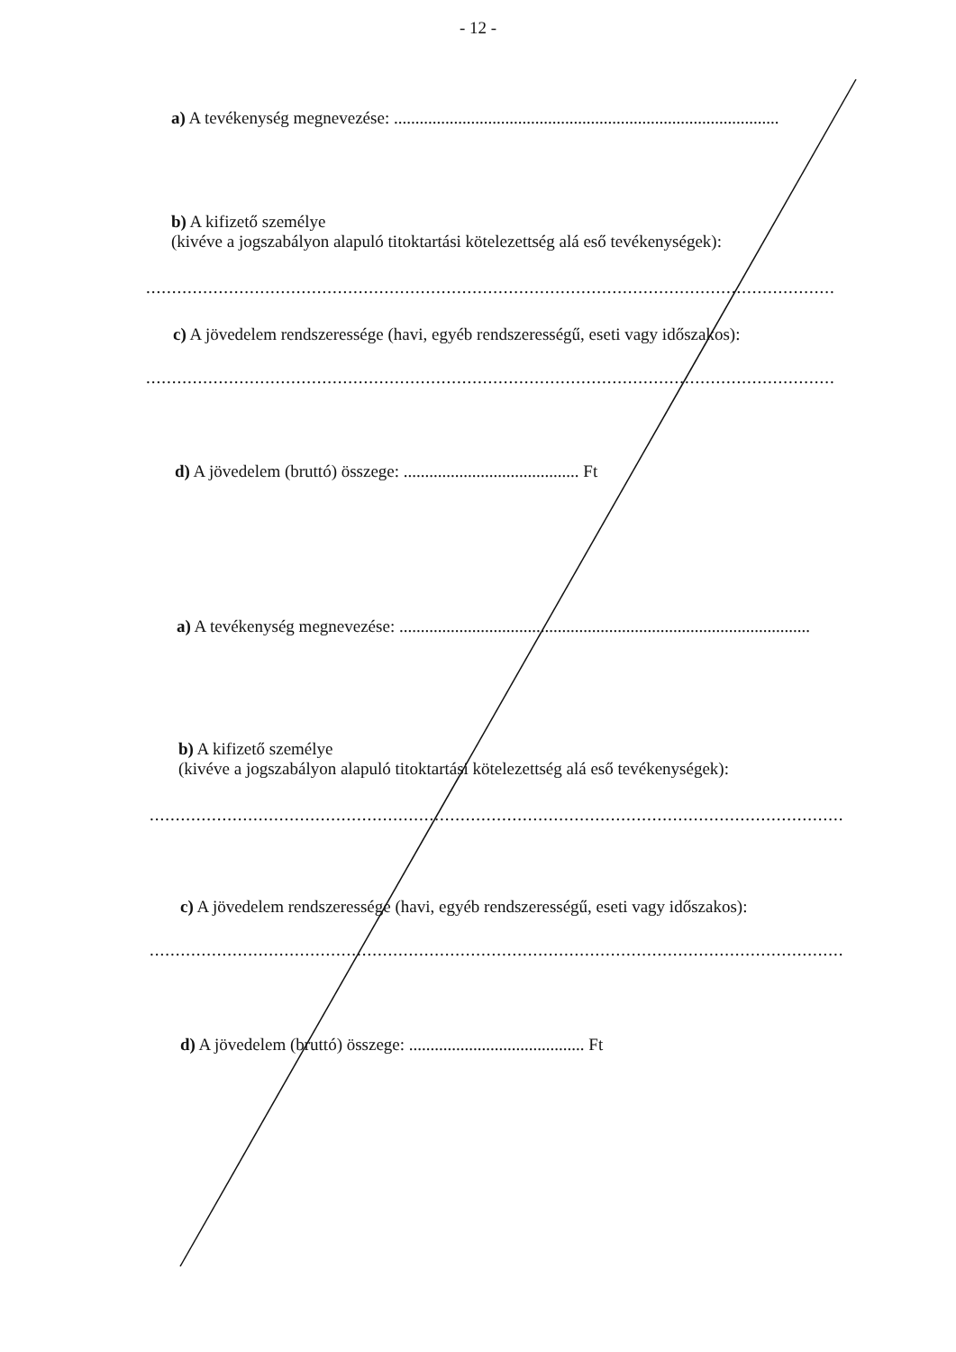- 12 -
a) A tevékenység megnevezése: ..........................................................................................
b) A kifizető személye
(kivéve a jogszabályon alapuló titoktartási kötelezettség alá eső tevékenységek):
.................................................................................................................................................................
c) A jövedelem rendszeressége (havi, egyéb rendszerességű, eseti vagy időszakos):
.................................................................................................................................................................
d) A jövedelem (bruttó) összege: ......................................... Ft
a) A tevékenység megnevezése: ................................................................................................
b) A kifizető személye
(kivéve a jogszabályon alapuló titoktartási kötelezettség alá eső tevékenységek):
.................................................................................................................................................................
c) A jövedelem rendszeressége (havi, egyéb rendszerességű, eseti vagy időszakos):
.................................................................................................................................................................
d) A jövedelem (bruttó) összege: ......................................... Ft